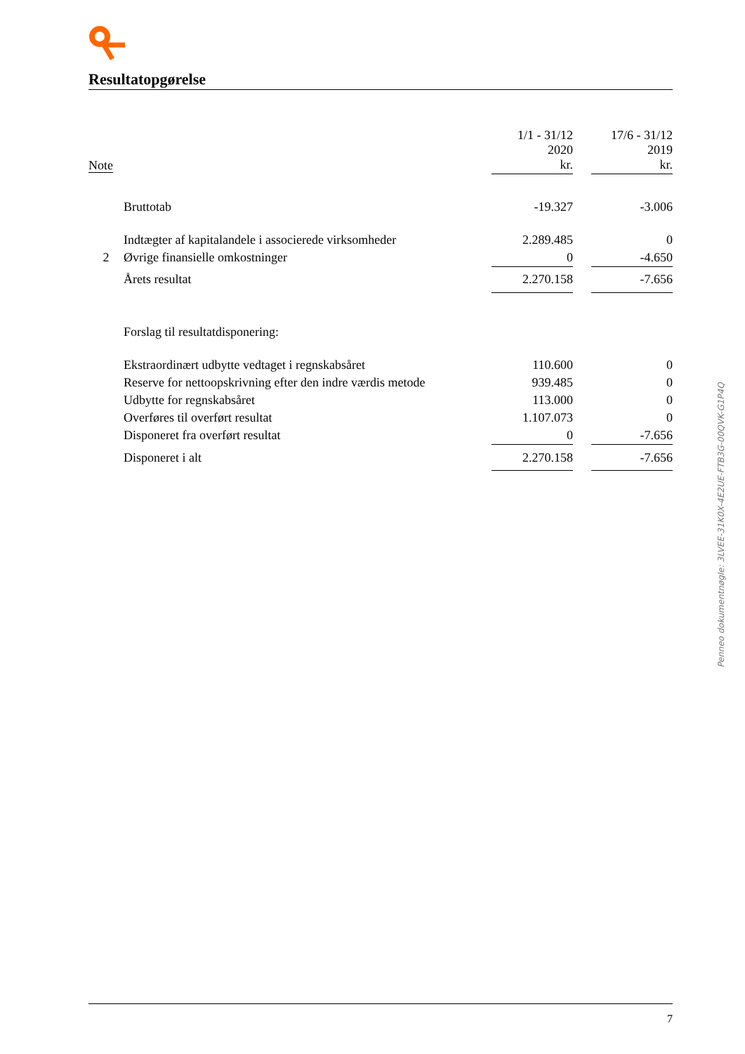Resultatopgørelse
| Note | | 1/1 - 31/12 2020 kr. | | 17/6 - 31/12 2019 kr. |
| --- | --- | --- | --- | --- |
| | Bruttotab | -19.327 | | -3.006 |
| | Indtægter af kapitalandele i associerede virksomheder | 2.289.485 | | 0 |
| 2 | Øvrige finansielle omkostninger | 0 | | -4.650 |
| | Årets resultat | 2.270.158 | | -7.656 |
| | Forslag til resultatdisponering: | | | |
| | Ekstraordinært udbytte vedtaget i regnskabsåret | 110.600 | | 0 |
| | Reserve for nettoopskrivning efter den indre værdis metode | 939.485 | | 0 |
| | Udbytte for regnskabsåret | 113.000 | | 0 |
| | Overføres til overført resultat | 1.107.073 | | 0 |
| | Disponeret fra overført resultat | 0 | | -7.656 |
| | Disponeret i alt | 2.270.158 | | -7.656 |
Penneo dokumentnøgle: 3LVEE-31K0X-4E2UE-FTB3G-00QVK-G1P4Q
7